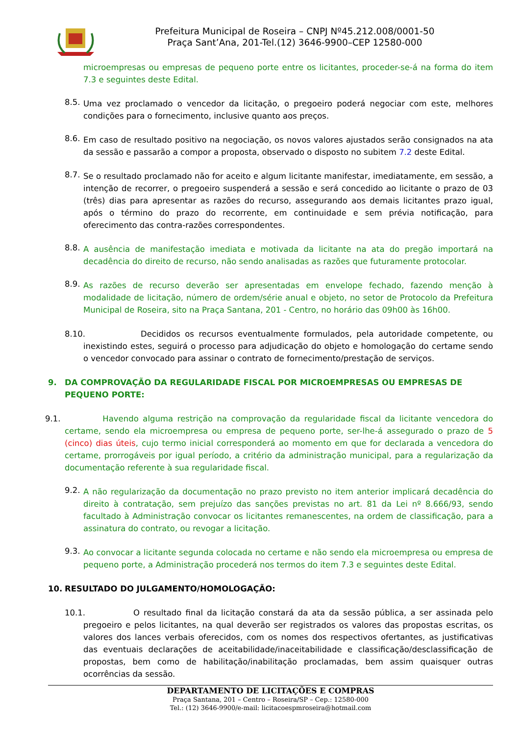Prefeitura Municipal de Roseira – CNPJ Nº45.212.008/0001-50
Praça Sant’Ana, 201-Tel.(12) 3646-9900–CEP 12580-000
microempresas ou empresas de pequeno porte entre os licitantes, proceder-se-á na forma do item 7.3 e seguintes deste Edital.
8.5.
Uma vez proclamado o vencedor da licitação, o pregoeiro poderá negociar com este, melhores condições para o fornecimento, inclusive quanto aos preços.
8.6.
Em caso de resultado positivo na negociação, os novos valores ajustados serão consignados na ata da sessão e passarão a compor a proposta, observado o disposto no subitem 7.2 deste Edital.
8.7.
Se o resultado proclamado não for aceito e algum licitante manifestar, imediatamente, em sessão, a intenção de recorrer, o pregoeiro suspenderá a sessão e será concedido ao licitante o prazo de 03 (três) dias para apresentar as razões do recurso, assegurando aos demais licitantes prazo igual, após o término do prazo do recorrente, em continuidade e sem prévia notificação, para oferecimento das contra-razões correspondentes.
8.8.
A ausência de manifestação imediata e motivada da licitante na ata do pregão importará na decadência do direito de recurso, não sendo analisadas as razões que futuramente protocolar.
8.9.
As razões de recurso deverão ser apresentadas em envelope fechado, fazendo menção à modalidade de licitação, número de ordem/série anual e objeto, no setor de Protocolo da Prefeitura Municipal de Roseira, sito na Praça Santana, 201 - Centro, no horário das 09h00 às 16h00.
8.10. Decididos os recursos eventualmente formulados, pela autoridade competente, ou inexistindo estes, seguirá o processo para adjudicação do objeto e homologação do certame sendo o vencedor convocado para assinar o contrato de fornecimento/prestação de serviços.
9. DA COMPROVAÇÃO DA REGULARIDADE FISCAL POR MICROEMPRESAS OU EMPRESAS DE PEQUENO PORTE:
9.1. Havendo alguma restrição na comprovação da regularidade fiscal da licitante vencedora do certame, sendo ela microempresa ou empresa de pequeno porte, ser-lhe-á assegurado o prazo de 5 (cinco) dias úteis, cujo termo inicial corresponderá ao momento em que for declarada a vencedora do certame, prorrogáveis por igual período, a critério da administração municipal, para a regularização da documentação referente à sua regularidade fiscal.
9.2.
A não regularização da documentação no prazo previsto no item anterior implicará decadência do direito à contratação, sem prejuízo das sanções previstas no art. 81 da Lei nº 8.666/93, sendo facultado à Administração convocar os licitantes remanescentes, na ordem de classificação, para a assinatura do contrato, ou revogar a licitação.
9.3.
Ao convocar a licitante segunda colocada no certame e não sendo ela microempresa ou empresa de pequeno porte, a Administração procederá nos termos do item 7.3 e seguintes deste Edital.
10. RESULTADO DO JULGAMENTO/HOMOLOGAÇÃO:
10.1. O resultado final da licitação constará da ata da sessão pública, a ser assinada pelo pregoeiro e pelos licitantes, na qual deverão ser registrados os valores das propostas escritas, os valores dos lances verbais oferecidos, com os nomes dos respectivos ofertantes, as justificativas das eventuais declarações de aceitabilidade/inaceitabilidade e classificação/desclassificação de propostas, bem como de habilitação/inabilitação proclamadas, bem assim quaisquer outras ocorrências da sessão.
DEPARTAMENTO DE LICITAÇÕES E COMPRAS
Praça Santana, 201 – Centro – Roseira/SP – Cep.: 12580-000
Tel.: (12) 3646-9900/e-mail: licitacoespmroseira@hotmail.com